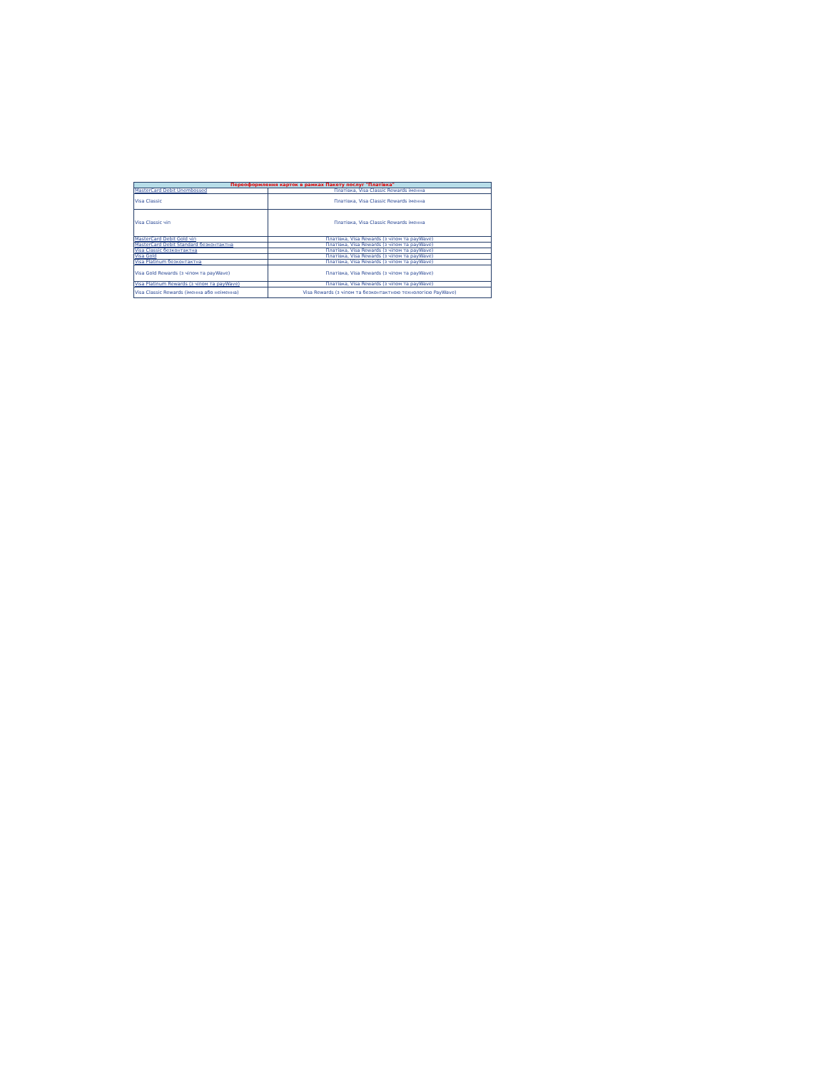| Переоформлення карток в рамках Пакету послуг "Платівка" | |
| --- | --- |
| MasterCard Debit Unembossed | Платівка, Visa Classic Rewards іменна |
| Visa Classic | Платівка, Visa Classic Rewards іменна |
| Visa Classic чіп | Платівка, Visa Classic Rewards іменна |
| MasterCard Debit Gold чіп | Платівка, Visa Rewards (з чіпом та payWave) |
| MasterCard Debit Standard безконтактна | Платівка, Visa Rewards (з чіпом та payWave) |
| Visa Classic безконтактна | Платівка, Visa Rewards (з чіпом та payWave) |
| Visa Gold | Платівка, Visa Rewards (з чіпом та payWave) |
| Visa Platinum безконтактна | Платівка, Visa Rewards (з чіпом та payWave) |
| Visa Gold Rewards (з чіпом та payWave) | Платівка, Visa Rewards (з чіпом та payWave) |
| Visa Platinum Rewards (з чіпом та payWave) | Платівка, Visa Rewards (з чіпом та payWave) |
| Visa Classic Rewards (іменна або неіменна) | Visa Rewards (з чіпом та безконтактною технологією PayWave) |